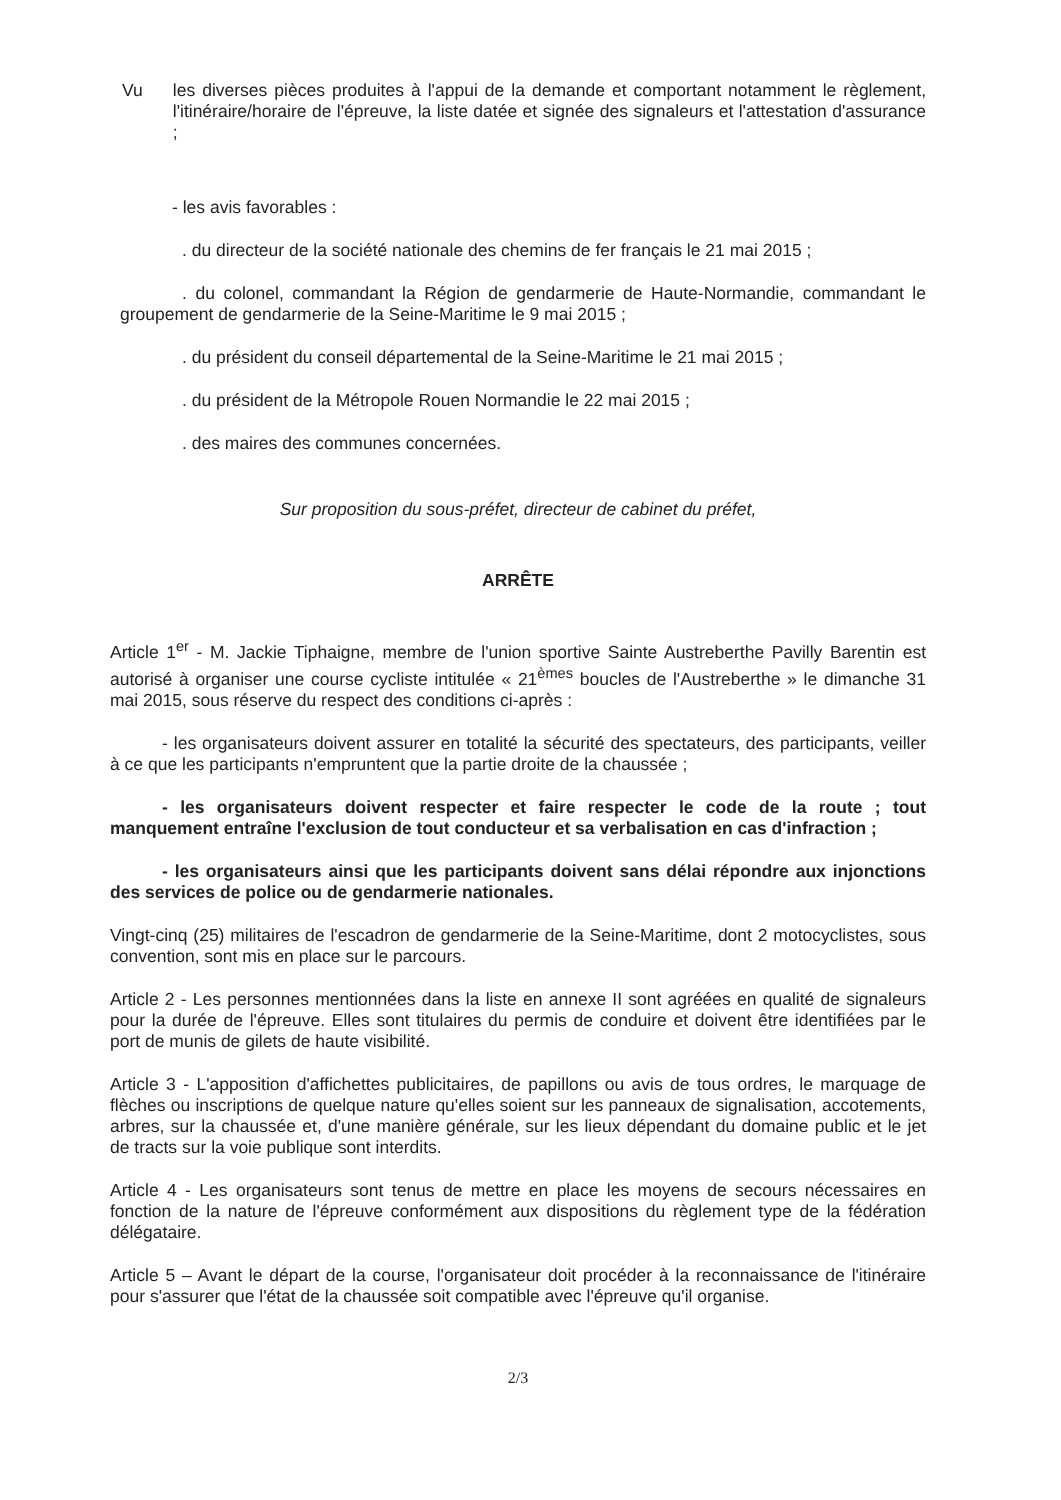Vu les diverses pièces produites à l'appui de la demande et comportant notamment le règlement, l'itinéraire/horaire de l'épreuve, la liste datée et signée des signaleurs et l'attestation d'assurance ;
- les avis favorables :
. du directeur de la société nationale des chemins de fer français le 21 mai 2015 ;
. du colonel, commandant la Région de gendarmerie de Haute-Normandie, commandant le groupement de gendarmerie de la Seine-Maritime le 9 mai 2015 ;
. du président du conseil départemental de la Seine-Maritime le 21 mai 2015 ;
. du président de la Métropole Rouen Normandie le 22 mai 2015 ;
. des maires des communes concernées.
Sur proposition du sous-préfet, directeur de cabinet du préfet,
ARRÊTE
Article 1<sup>er</sup> - M. Jackie Tiphaigne, membre de l'union sportive Sainte Austreberthe Pavilly Barentin est autorisé à organiser une course cycliste intitulée « 21<sup>èmes</sup> boucles de l'Austreberthe » le dimanche 31 mai 2015, sous réserve du respect des conditions ci-après :
- les organisateurs doivent assurer en totalité la sécurité des spectateurs, des participants, veiller à ce que les participants n'empruntent que la partie droite de la chaussée ;
- les organisateurs doivent respecter et faire respecter le code de la route ; tout manquement entraîne l'exclusion de tout conducteur et sa verbalisation en cas d'infraction ;
- les organisateurs ainsi que les participants doivent sans délai répondre aux injonctions des services de police ou de gendarmerie nationales.
Vingt-cinq (25) militaires de l'escadron de gendarmerie de la Seine-Maritime, dont 2 motocyclistes, sous convention, sont mis en place sur le parcours.
Article 2 - Les personnes mentionnées dans la liste en annexe II sont agréées en qualité de signaleurs pour la durée de l'épreuve. Elles sont titulaires du permis de conduire et doivent être identifiées par le port de munis de gilets de haute visibilité.
Article 3 - L'apposition d'affichettes publicitaires, de papillons ou avis de tous ordres, le marquage de flèches ou inscriptions de quelque nature qu'elles soient sur les panneaux de signalisation, accotements, arbres, sur la chaussée et, d'une manière générale, sur les lieux dépendant du domaine public et le jet de tracts sur la voie publique sont interdits.
Article 4 - Les organisateurs sont tenus de mettre en place les moyens de secours nécessaires en fonction de la nature de l'épreuve conformément aux dispositions du règlement type de la fédération délégataire.
Article 5 – Avant le départ de la course, l'organisateur doit procéder à la reconnaissance de l'itinéraire pour s'assurer que l'état de la chaussée soit compatible avec l'épreuve qu'il organise.
2/3